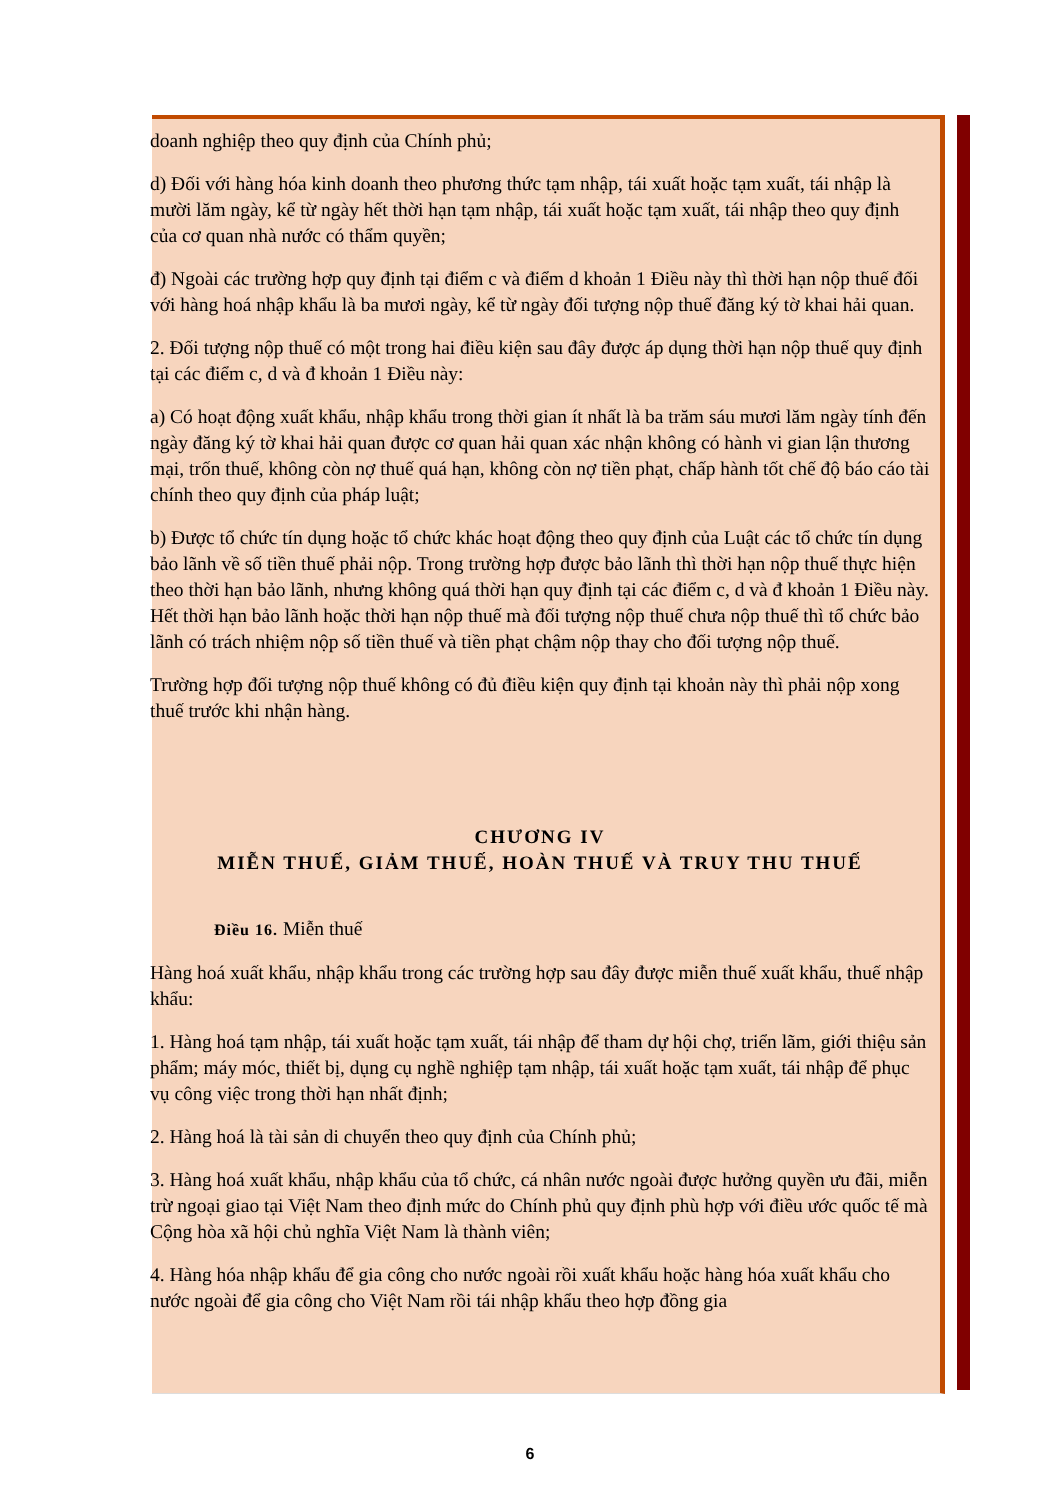doanh nghiệp theo quy định của Chính phủ;
d) Đối với hàng hóa kinh doanh theo phương thức tạm nhập, tái xuất hoặc tạm xuất, tái nhập là mười lăm ngày, kể từ ngày hết thời hạn tạm nhập, tái xuất hoặc tạm xuất, tái nhập theo quy định của cơ quan nhà nước có thẩm quyền;
đ) Ngoài các trường hợp quy định tại điểm c và điểm d khoản 1 Điều này thì thời hạn nộp thuế đối với hàng hoá nhập khẩu là ba mươi ngày, kể từ ngày đối tượng nộp thuế đăng ký tờ khai hải quan.
2. Đối tượng nộp thuế có một trong hai điều kiện sau đây được áp dụng thời hạn nộp thuế quy định tại các điểm c, d và đ khoản 1 Điều này:
a) Có hoạt động xuất khẩu, nhập khẩu trong thời gian ít nhất là ba trăm sáu mươi lăm ngày tính đến ngày đăng ký tờ khai hải quan được cơ quan hải quan xác nhận không có hành vi gian lận thương mại, trốn thuế, không còn nợ thuế quá hạn, không còn nợ tiền phạt, chấp hành tốt chế độ báo cáo tài chính theo quy định của pháp luật;
b) Được tổ chức tín dụng hoặc tổ chức khác hoạt động theo quy định của Luật các tổ chức tín dụng bảo lãnh về số tiền thuế phải nộp. Trong trường hợp được bảo lãnh thì thời hạn nộp thuế thực hiện theo thời hạn bảo lãnh, nhưng không quá thời hạn quy định tại các điểm c, d và đ khoản 1 Điều này. Hết thời hạn bảo lãnh hoặc thời hạn nộp thuế mà đối tượng nộp thuế chưa nộp thuế thì tổ chức bảo lãnh có trách nhiệm nộp số tiền thuế và tiền phạt chậm nộp thay cho đối tượng nộp thuế.
Trường hợp đối tượng nộp thuế không có đủ điều kiện quy định tại khoản này thì phải nộp xong thuế trước khi nhận hàng.
CHƯƠNG IV
MIỄN THUẾ, GIẢM THUẾ, HOÀN THUẾ VÀ TRUY THU THUẾ
Điều 16. Miễn thuế
Hàng hoá xuất khẩu, nhập khẩu trong các trường hợp sau đây được miễn thuế xuất khẩu, thuế nhập khẩu:
1. Hàng hoá tạm nhập, tái xuất hoặc tạm xuất, tái nhập để tham dự hội chợ, triển lãm, giới thiệu sản phẩm; máy móc, thiết bị, dụng cụ nghề nghiệp tạm nhập, tái xuất hoặc tạm xuất, tái nhập để phục vụ công việc trong thời hạn nhất định;
2. Hàng hoá là tài sản di chuyển theo quy định của Chính phủ;
3. Hàng hoá xuất khẩu, nhập khẩu của tổ chức, cá nhân nước ngoài được hưởng quyền ưu đãi, miễn trừ ngoại giao tại Việt Nam theo định mức do Chính phủ quy định phù hợp với điều ước quốc tế mà Cộng hòa xã hội chủ nghĩa Việt Nam là thành viên;
4. Hàng hóa nhập khẩu để gia công cho nước ngoài rồi xuất khẩu hoặc hàng hóa xuất khẩu cho nước ngoài để gia công cho Việt Nam rồi tái nhập khẩu theo hợp đồng gia
6